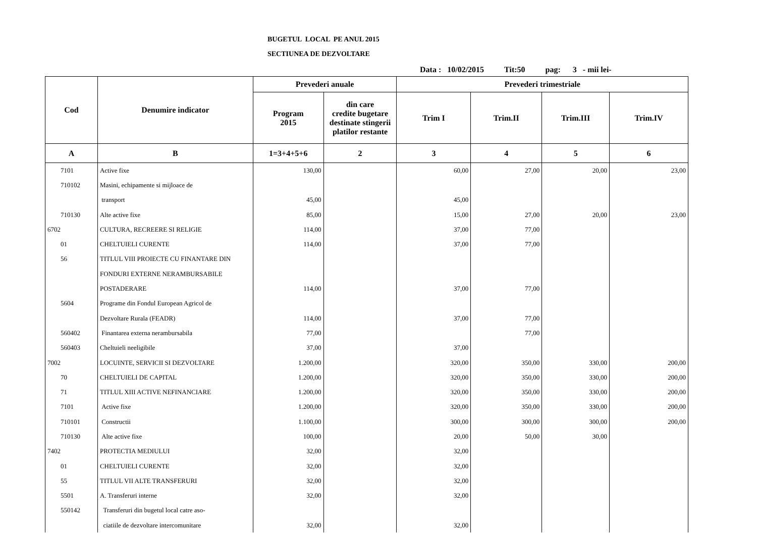BUGETUL LOCAL PE ANUL 2015
SECTIUNEA DE DEZVOLTARE
Data : 10/02/2015 Tit:50 pag: 3 - mii lei-
| Cod | Denumire indicator | Prevederi anuale | | Prevederi trimestriale | | | |
| --- | --- | --- | --- | --- | --- | --- | --- |
| | | Program 2015 | din care credite bugetare destinate stingerii platilor restante | Trim I | Trim.II | Trim.III | Trim.IV |
| A | B | 1=3+4+5+6 | 2 | 3 | 4 | 5 | 6 |
| 7101 | Active fixe | 130,00 | | 60,00 | 27,00 | 20,00 | 23,00 |
| 710102 | Masini, echipamente si mijloace de | | | | | | |
| | transport | 45,00 | | 45,00 | | | |
| 710130 | Alte active fixe | 85,00 | | 15,00 | 27,00 | 20,00 | 23,00 |
| 6702 | CULTURA, RECREERE SI RELIGIE | 114,00 | | 37,00 | 77,00 | | |
| 01 | CHELTUIELI CURENTE | 114,00 | | 37,00 | 77,00 | | |
| 56 | TITLUL VIII PROIECTE CU FINANTARE DIN | | | | | | |
| | FONDURI EXTERNE NERAMBURSABILE | | | | | | |
| | POSTADERARE | 114,00 | | 37,00 | 77,00 | | |
| 5604 | Programe din Fondul European Agricol de | | | | | | |
| | Dezvoltare Rurala (FEADR) | 114,00 | | 37,00 | 77,00 | | |
| 560402 | Finantarea externa nerambursabila | 77,00 | | | 77,00 | | |
| 560403 | Cheltuieli neeligibile | 37,00 | | 37,00 | | | |
| 7002 | LOCUINTE, SERVICII SI DEZVOLTARE | 1.200,00 | | 320,00 | 350,00 | 330,00 | 200,00 |
| 70 | CHELTUIELI DE CAPITAL | 1.200,00 | | 320,00 | 350,00 | 330,00 | 200,00 |
| 71 | TITLUL XIII ACTIVE NEFINANCIARE | 1.200,00 | | 320,00 | 350,00 | 330,00 | 200,00 |
| 7101 | Active fixe | 1.200,00 | | 320,00 | 350,00 | 330,00 | 200,00 |
| 710101 | Constructii | 1.100,00 | | 300,00 | 300,00 | 300,00 | 200,00 |
| 710130 | Alte active fixe | 100,00 | | 20,00 | 50,00 | 30,00 | |
| 7402 | PROTECTIA MEDIULUI | 32,00 | | 32,00 | | | |
| 01 | CHELTUIELI CURENTE | 32,00 | | 32,00 | | | |
| 55 | TITLUL VII ALTE TRANSFERURI | 32,00 | | 32,00 | | | |
| 5501 | A. Transferuri interne | 32,00 | | 32,00 | | | |
| 550142 | Transferuri din bugetul local catre aso- | | | | | | |
| | ciatiile de dezvoltare intercomunitare | 32,00 | | 32,00 | | | |